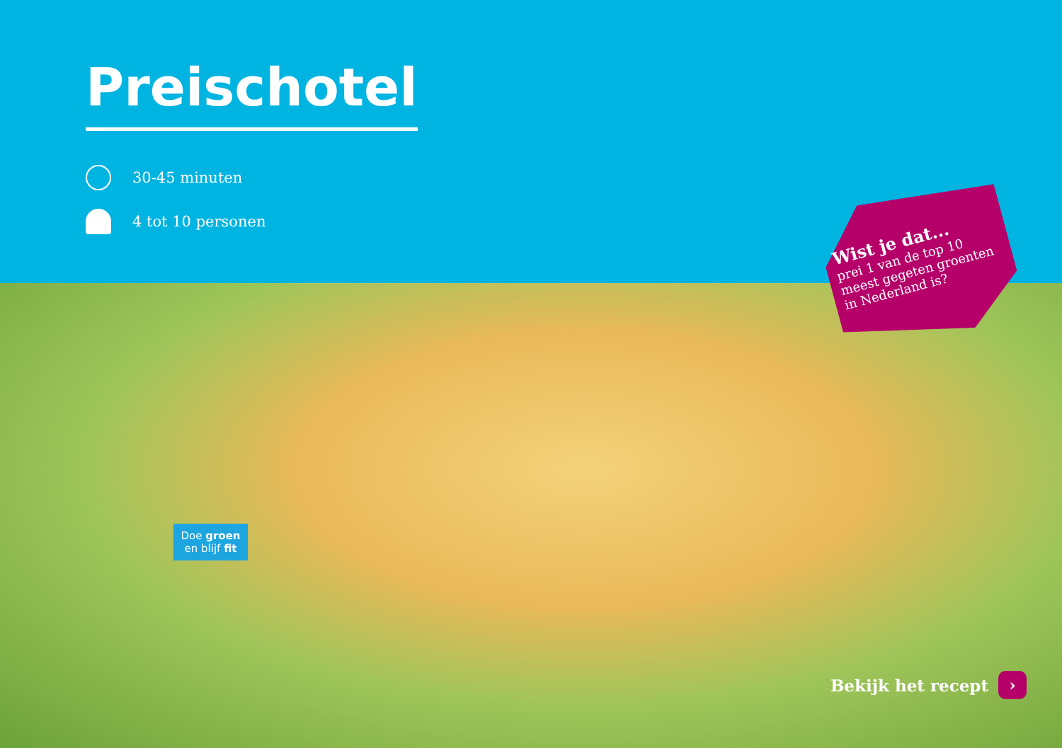Preischotel
30-45 minuten
4 tot 10 personen
Wist je dat...
prei 1 van de top 10 meest gegeten groenten in Nederland is?
Doe groen
en blijf fit
Bekijk het recept ›